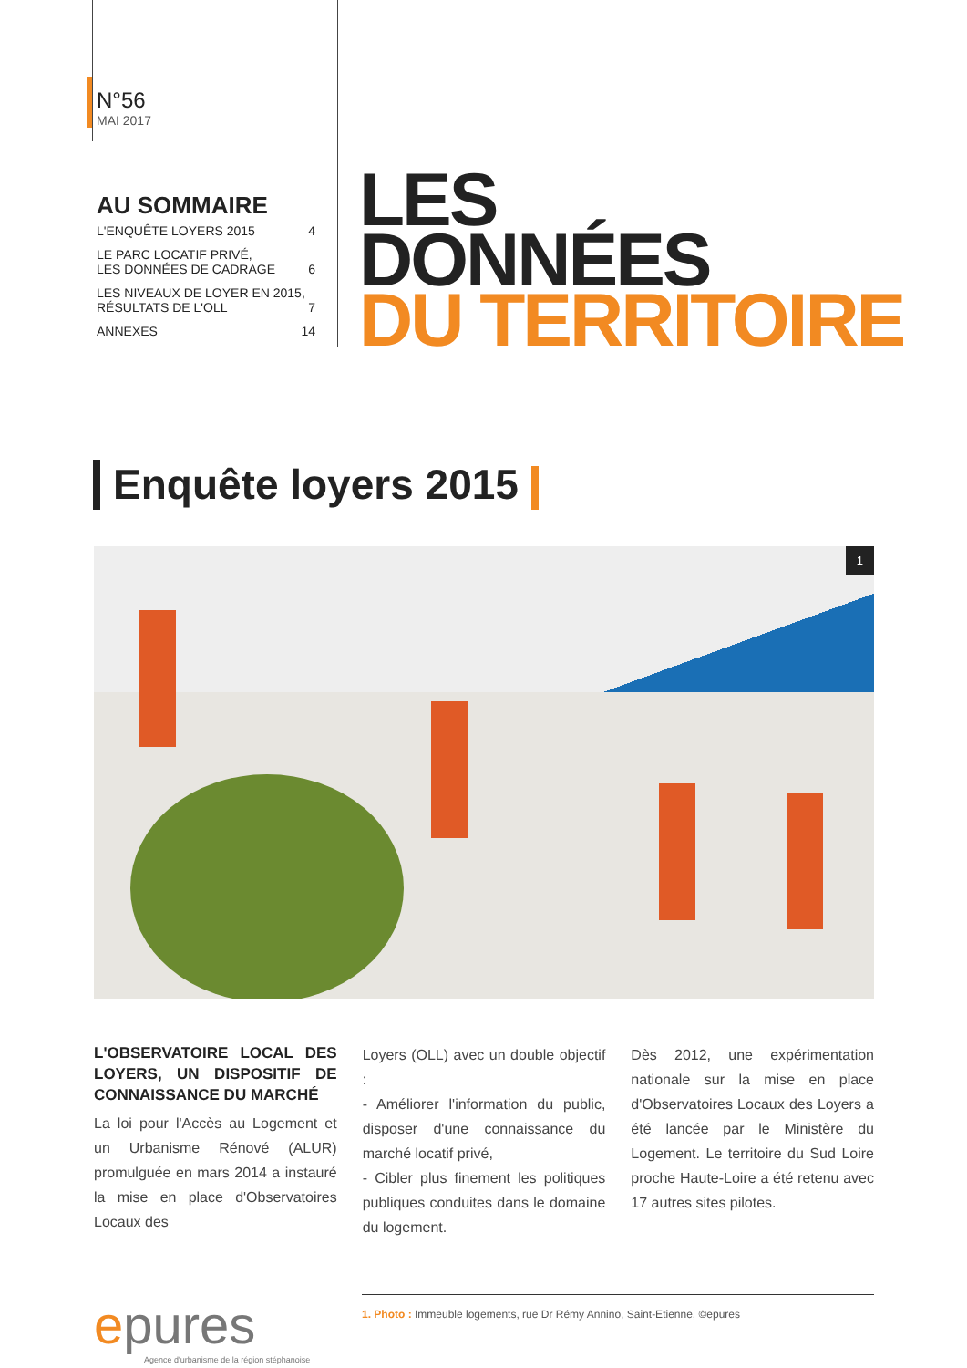N°56
MAI 2017
AU SOMMAIRE
L'ENQUÊTE LOYERS 2015 4
LE PARC LOCATIF PRIVÉ,
LES DONNÉES DE CADRAGE 6
LES NIVEAUX DE LOYER EN 2015,
RÉSULTATS DE L'OLL 7
ANNEXES 14
LES
DONNÉES
DU TERRITOIRE
Enquête loyers 2015
1
L'OBSERVATOIRE LOCAL DES LOYERS, UN DISPOSITIF DE CONNAISSANCE DU MARCHÉ
La loi pour l'Accès au Logement et un Urbanisme Rénové (ALUR) promulguée en mars 2014 a instauré la mise en place d'Observatoires Locaux des
Loyers (OLL) avec un double objectif :
- Améliorer l'information du public, disposer d'une connaissance du marché locatif privé,
- Cibler plus finement les politiques publiques conduites dans le domaine du logement.
Dès 2012, une expérimentation nationale sur la mise en place d'Observatoires Locaux des Loyers a été lancée par le Ministère du Logement. Le territoire du Sud Loire proche Haute-Loire a été retenu avec 17 autres sites pilotes.
epures
Agence d'urbanisme de la région stéphanoise
1. Photo : Immeuble logements, rue Dr Rémy Annino, Saint-Etienne, ©epures